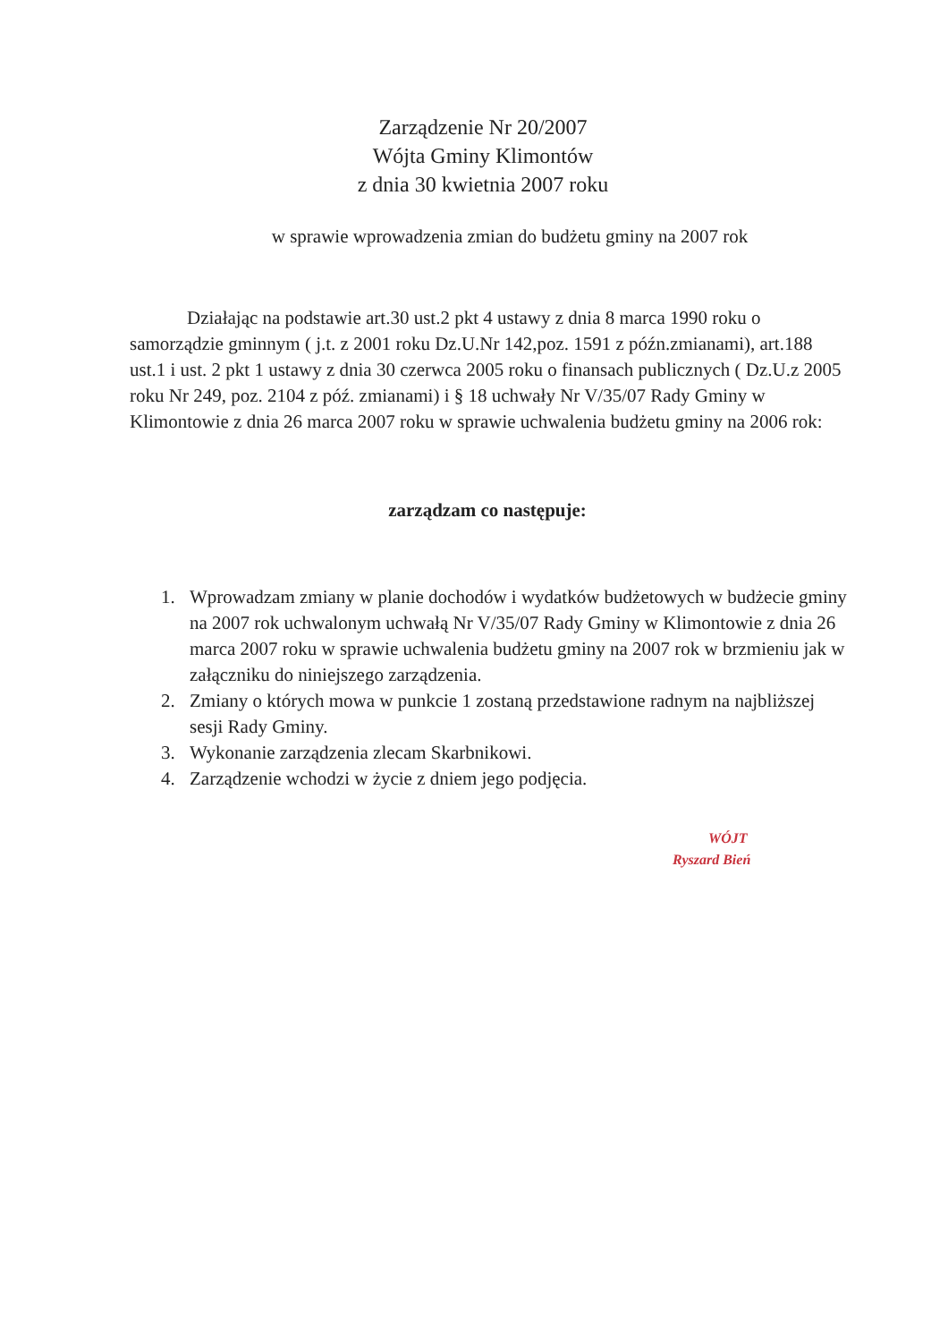Zarządzenie Nr 20/2007
Wójta Gminy Klimontów
z dnia 30 kwietnia 2007 roku
w sprawie wprowadzenia zmian do budżetu gminy na 2007 rok
Działając na podstawie art.30 ust.2 pkt 4 ustawy z dnia 8 marca 1990 roku o samorządzie gminnym ( j.t. z 2001 roku Dz.U.Nr 142,poz. 1591 z późn.zmianami), art.188 ust.1 i ust. 2 pkt 1 ustawy z dnia 30 czerwca 2005 roku o finansach publicznych ( Dz.U.z 2005 roku Nr 249, poz. 2104 z póź. zmianami) i § 18 uchwały Nr V/35/07 Rady Gminy w Klimontowie z dnia 26 marca 2007 roku w sprawie uchwalenia budżetu gminy na 2006 rok:
zarządzam co następuje:
1. Wprowadzam zmiany w planie dochodów i wydatków budżetowych w budżecie gminy na 2007 rok uchwalonym uchwałą Nr V/35/07 Rady Gminy w Klimontowie z dnia 26 marca 2007 roku w sprawie uchwalenia budżetu gminy na 2007 rok w brzmieniu jak w załączniku do niniejszego zarządzenia.
2. Zmiany o których mowa w punkcie 1 zostaną przedstawione radnym na najbliższej sesji Rady Gminy.
3. Wykonanie zarządzenia zlecam Skarbnikowi.
4. Zarządzenie wchodzi w życie z dniem jego podjęcia.
WÓJT
Ryszard Bień